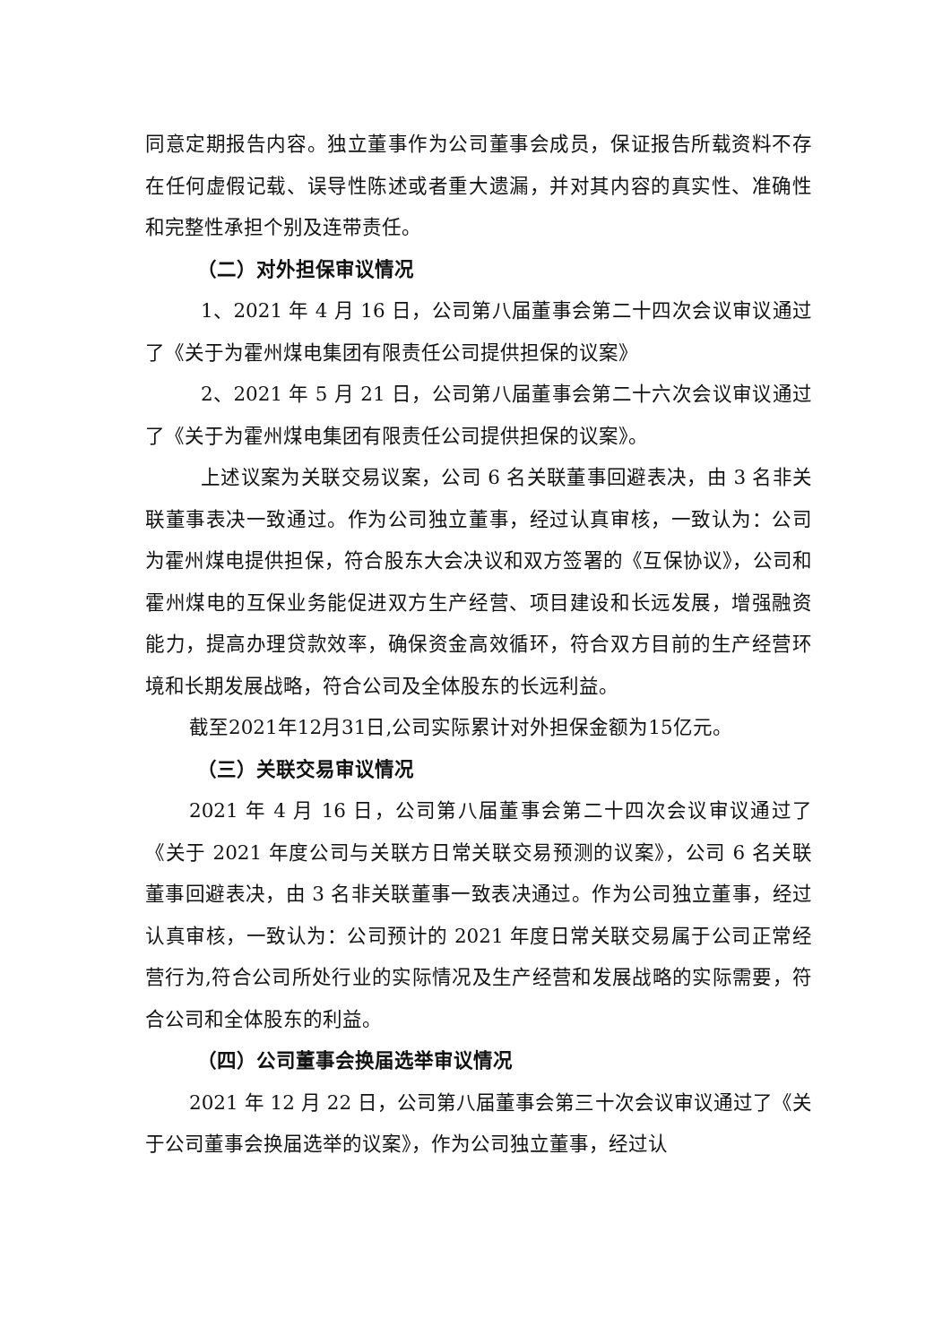同意定期报告内容。独立董事作为公司董事会成员，保证报告所载资料不存在任何虚假记载、误导性陈述或者重大遗漏，并对其内容的真实性、准确性和完整性承担个别及连带责任。
（二）对外担保审议情况
1、2021 年 4 月 16 日，公司第八届董事会第二十四次会议审议通过了《关于为霍州煤电集团有限责任公司提供担保的议案》
2、2021 年 5 月 21 日，公司第八届董事会第二十六次会议审议通过了《关于为霍州煤电集团有限责任公司提供担保的议案》。
上述议案为关联交易议案，公司 6 名关联董事回避表决，由 3 名非关联董事表决一致通过。作为公司独立董事，经过认真审核，一致认为：公司为霍州煤电提供担保，符合股东大会决议和双方签署的《互保协议》，公司和霍州煤电的互保业务能促进双方生产经营、项目建设和长远发展，增强融资能力，提高办理贷款效率，确保资金高效循环，符合双方目前的生产经营环境和长期发展战略，符合公司及全体股东的长远利益。
截至2021年12月31日,公司实际累计对外担保金额为15亿元。
（三）关联交易审议情况
2021 年 4 月 16 日，公司第八届董事会第二十四次会议审议通过了《关于 2021 年度公司与关联方日常关联交易预测的议案》，公司 6 名关联董事回避表决，由 3 名非关联董事一致表决通过。作为公司独立董事，经过认真审核，一致认为：公司预计的 2021 年度日常关联交易属于公司正常经营行为,符合公司所处行业的实际情况及生产经营和发展战略的实际需要，符合公司和全体股东的利益。
（四）公司董事会换届选举审议情况
2021 年 12 月 22 日，公司第八届董事会第三十次会议审议通过了《关于公司董事会换届选举的议案》，作为公司独立董事，经过认